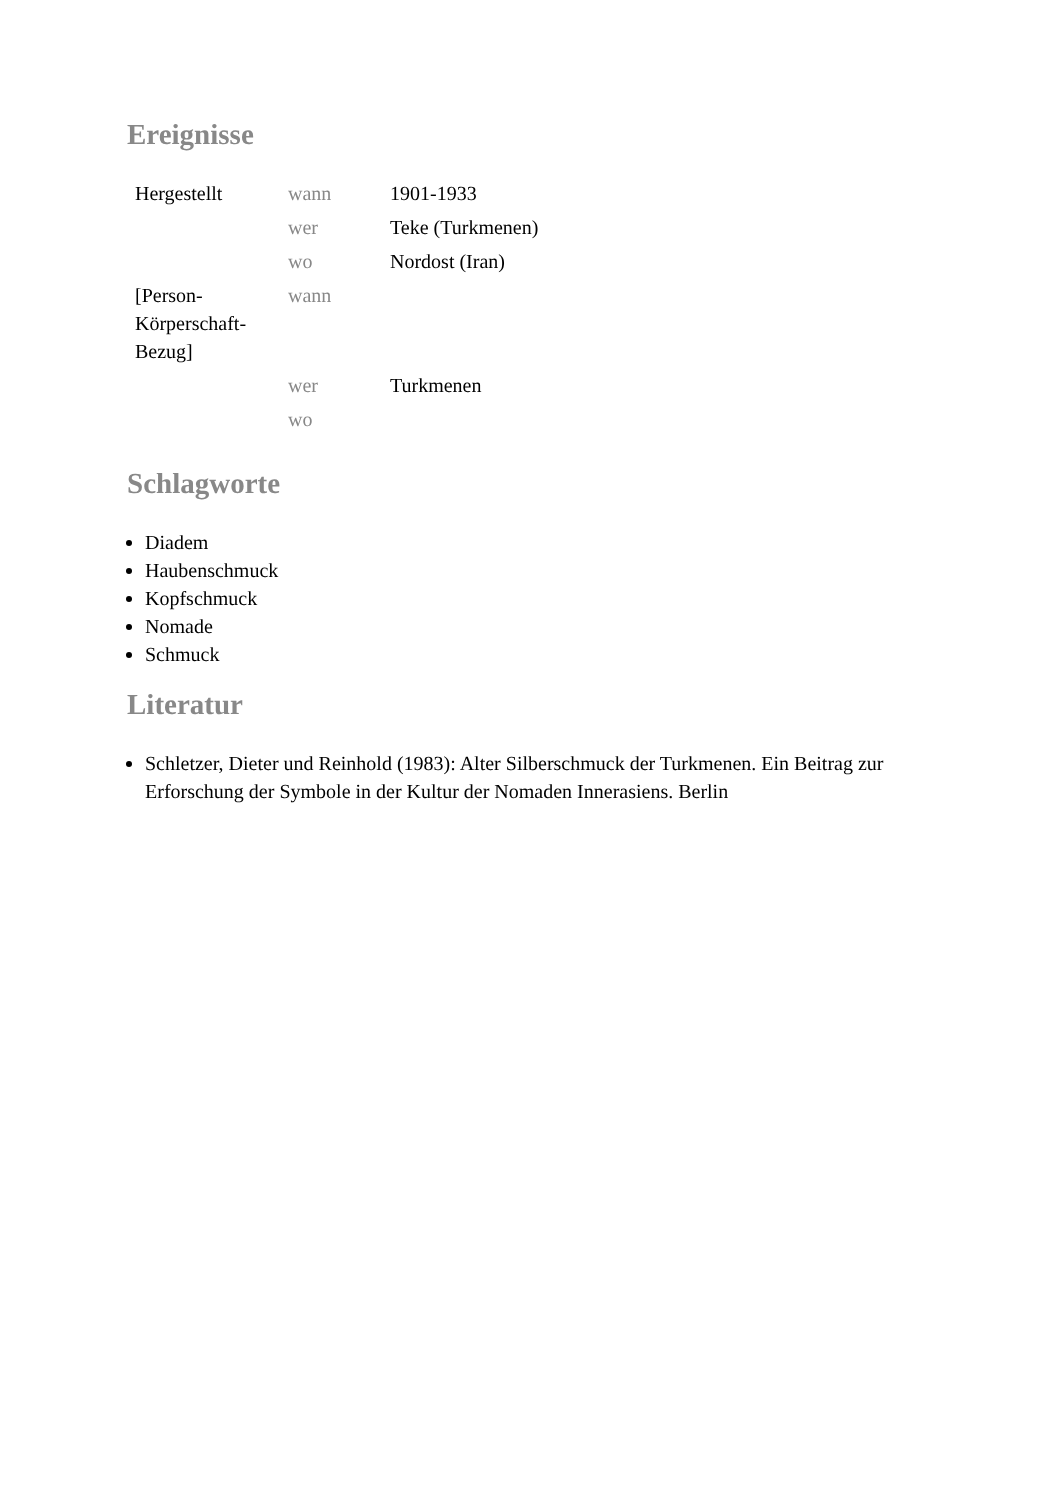Ereignisse
| Hergestellt | wann | 1901-1933 |
| | wer | Teke (Turkmenen) |
| | wo | Nordost (Iran) |
| [Person-Körperschaft-Bezug] | wann | |
| | wer | Turkmenen |
| | wo | |
Schlagworte
Diadem
Haubenschmuck
Kopfschmuck
Nomade
Schmuck
Literatur
Schletzer, Dieter und Reinhold (1983): Alter Silberschmuck der Turkmenen. Ein Beitrag zur Erforschung der Symbole in der Kultur der Nomaden Innerasiens. Berlin